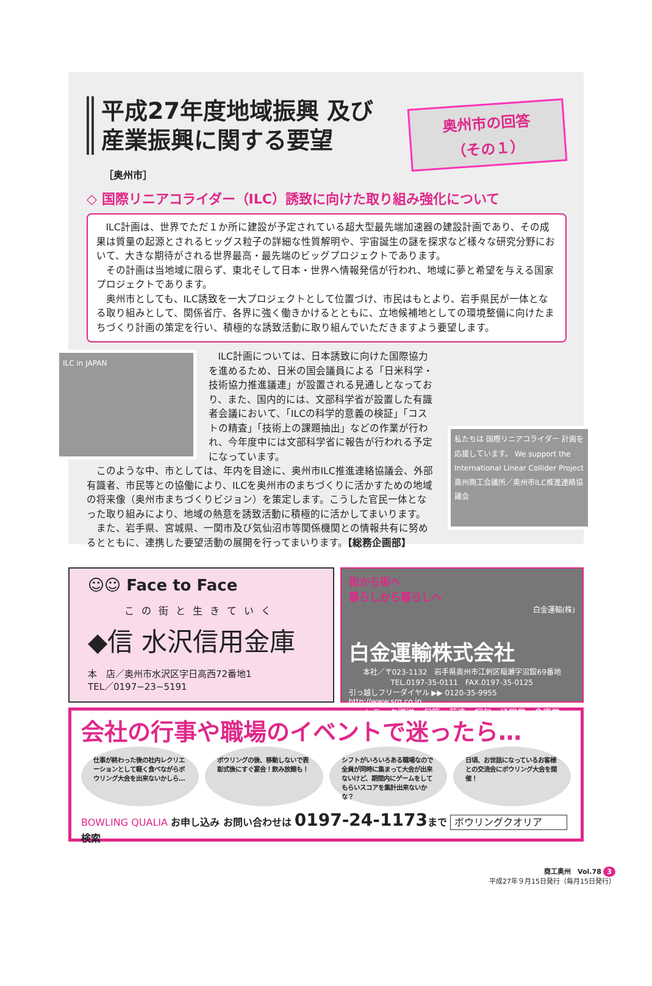平成27年度地域振興 及び産業振興に関する要望
奥州市の回答
（その１）
［奥州市］
◇ 国際リニアコライダー（ILC）誘致に向けた取り組み強化について
ILC計画は、世界でただ１か所に建設が予定されている超大型最先端加速器の建設計画であり、その成果は質量の起源とされるヒッグス粒子の詳細な性質解明や、宇宙誕生の謎を探求など様々な研究分野において、大きな期待がされる世界最高・最先端のビッグプロジェクトであります。
その計画は当地域に限らず、東北そして日本・世界へ情報発信が行われ、地域に夢と希望を与える国家プロジェクトであります。
奥州市としても、ILC誘致を一大プロジェクトとして位置づけ、市民はもとより、岩手県民が一体となる取り組みとして、関係省庁、各界に強く働きかけるとともに、立地候補地としての環境整備に向けたまちづくり計画の策定を行い、積極的な誘致活動に取り組んでいただきますよう要望します。
ILC in JAPAN
私たちは 国際リニアコライダー 計画を応援しています。 We support the International Linear Collider Project 奥州商工会議所／奥州市ILC推進連絡協議会
ILC計画については、日本誘致に向けた国際協力を進めるため、日米の国会議員による「日米科学・技術協力推進議連」が設置される見通しとなっており、また、国内的には、文部科学省が設置した有識者会議において、「ILCの科学的意義の検証」「コストの精査」「技術上の課題抽出」などの作業が行われ、今年度中には文部科学省に報告が行われる予定になっています。
このような中、市としては、年内を目途に、奥州市ILC推進連絡協議会、外部有識者、市民等との協働により、ILCを奥州市のまちづくりに活かすための地域の将来像（奥州市まちづくりビジョン）を策定します。こうした官民一体となった取り組みにより、地域の熱意を誘致活動に積極的に活かしてまいります。
また、岩手県、宮城県、一関市及び気仙沼市等関係機関との情報共有に努めるとともに、連携した要望活動の展開を行ってまいります。【総務企画部】
☺☺ Face to Face
この街と生きていく
◆信 水沢信用金庫
本　店／奥州市水沢区字日高西72番地1
TEL／0197−23−5191
街から街へ
暮らしから暮らしへ
白金運輸(株)
白金運輸株式会社
本社／〒023-1132　岩手県奥州市江刺区稲瀬字沼舘69番地
TEL.0197-35-0111　FAX.0197-35-0125
引っ越しフリーダイヤル ▶▶ 0120-35-9955　http://www.srg.co.jp
トラック運送、保管・荷造・梱包、通関業、倉庫業
会社の行事や職場のイベントで迷ったら…
仕事が終わった後の社内レクリエーションとして軽く食べながらボウリング大会を出来ないかしら…
ボウリングの後、移動しないで表彰式後にすぐ宴会！飲み放題も！
シフトがいろいろある職場なので全員が同時に集まって大会が出来ないけど、期間内にゲームをしてもらいスコアを集計出来ないかな？
日頃、お世話になっているお客様との交流会にボウリング大会を開催！
BOWLING QUALIA お申し込み お問い合わせは 0197-24-1173 まで ボウリングクオリア 検索
商工奥州　Vol.78 3
平成27年９月15日発行（毎月15日発行）